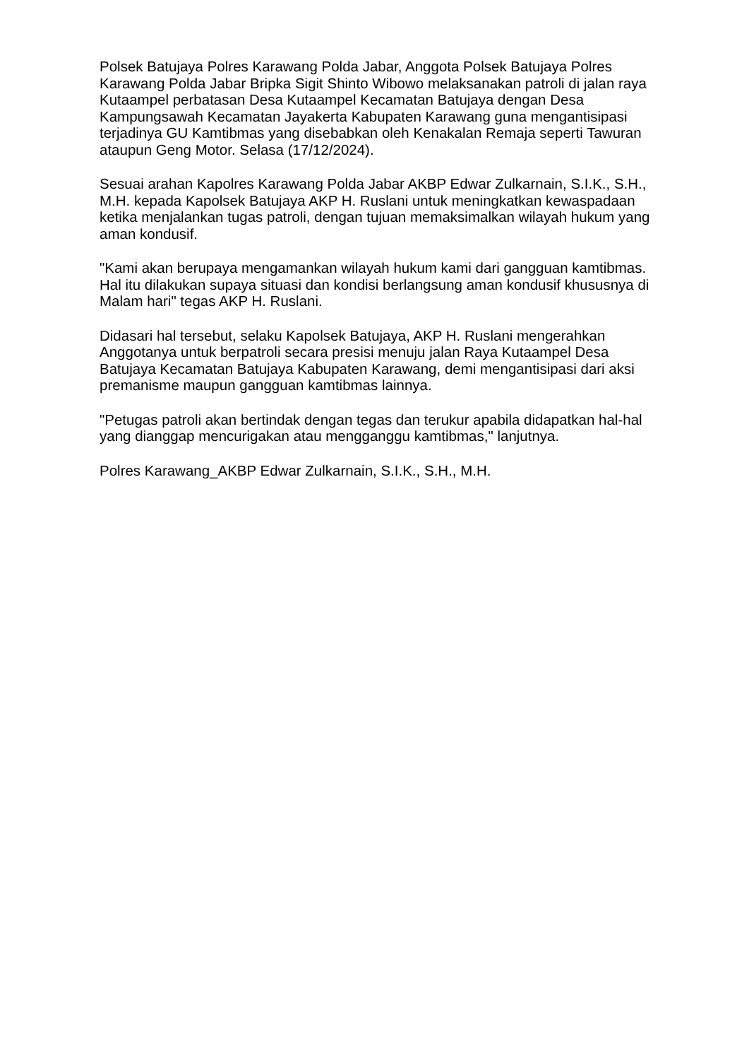Polsek Batujaya Polres Karawang Polda Jabar, Anggota Polsek Batujaya Polres Karawang Polda Jabar Bripka Sigit Shinto Wibowo melaksanakan patroli di jalan raya Kutaampel perbatasan Desa Kutaampel Kecamatan Batujaya dengan Desa Kampungsawah Kecamatan Jayakerta Kabupaten Karawang guna mengantisipasi terjadinya GU Kamtibmas yang disebabkan oleh Kenakalan Remaja seperti Tawuran ataupun Geng Motor. Selasa (17/12/2024).
Sesuai arahan Kapolres Karawang Polda Jabar AKBP Edwar Zulkarnain, S.I.K., S.H., M.H. kepada Kapolsek Batujaya AKP H. Ruslani untuk meningkatkan kewaspadaan ketika menjalankan tugas patroli, dengan tujuan memaksimalkan wilayah hukum yang aman kondusif.
"Kami akan berupaya mengamankan wilayah hukum kami dari gangguan kamtibmas. Hal itu dilakukan supaya situasi dan kondisi berlangsung aman kondusif khususnya di Malam hari" tegas AKP H. Ruslani.
Didasari hal tersebut, selaku Kapolsek Batujaya, AKP H. Ruslani mengerahkan Anggotanya untuk berpatroli secara presisi menuju jalan Raya Kutaampel Desa Batujaya Kecamatan Batujaya Kabupaten Karawang, demi mengantisipasi dari aksi premanisme maupun gangguan kamtibmas lainnya.
"Petugas patroli akan bertindak dengan tegas dan terukur apabila didapatkan hal-hal yang dianggap mencurigakan atau mengganggu kamtibmas," lanjutnya.
Polres Karawang_AKBP Edwar Zulkarnain, S.I.K., S.H., M.H.